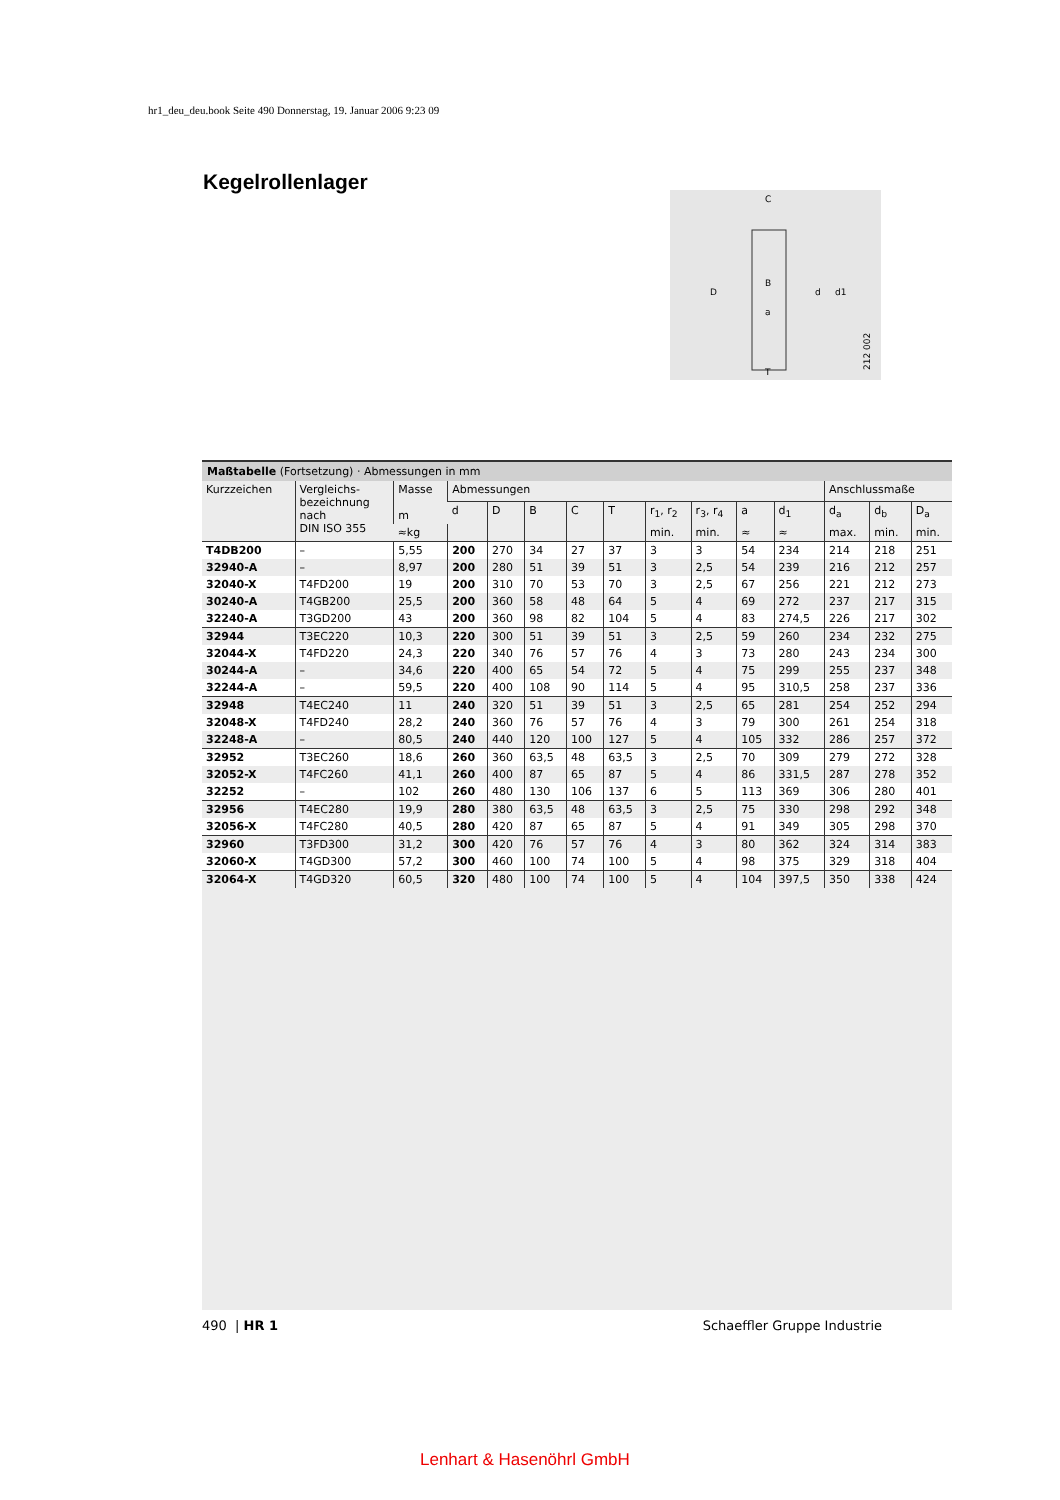hr1_deu_deu.book Seite 490 Donnerstag, 19. Januar 2006 9:23 09
Kegelrollenlager
D
d
d1
C
T
B
a
212 002
Maßtabelle (Fortsetzung) · Abmessungen in mm
| Kurzzeichen | Vergleichs- bezeichnung nach DIN ISO 355 | Masse m | Abmessungen | | | | | | | | | Anschlussmaße | | |
| --- | --- | --- | --- | --- | --- | --- | --- | --- | --- | --- | --- | --- | --- | --- |
| | | | d | D | B | C | T | r<sub>1</sub>, r<sub>2</sub> | r<sub>3</sub>, r<sub>4</sub> | a | d<sub>1</sub> | d<sub>a</sub> | d<sub>b</sub> | D<sub>a</sub> |
| | | ≈kg | | | | | | min. | min. | ≈ | ≈ | max. | min. | min. |
| T4DB200 | – | 5,55 | 200 | 270 | 34 | 27 | 37 | 3 | 3 | 54 | 234 | 214 | 218 | 251 |
| 32940-A | – | 8,97 | 200 | 280 | 51 | 39 | 51 | 3 | 2,5 | 54 | 239 | 216 | 212 | 257 |
| 32040-X | T4FD200 | 19 | 200 | 310 | 70 | 53 | 70 | 3 | 2,5 | 67 | 256 | 221 | 212 | 273 |
| 30240-A | T4GB200 | 25,5 | 200 | 360 | 58 | 48 | 64 | 5 | 4 | 69 | 272 | 237 | 217 | 315 |
| 32240-A | T3GD200 | 43 | 200 | 360 | 98 | 82 | 104 | 5 | 4 | 83 | 274,5 | 226 | 217 | 302 |
| 32944 | T3EC220 | 10,3 | 220 | 300 | 51 | 39 | 51 | 3 | 2,5 | 59 | 260 | 234 | 232 | 275 |
| 32044-X | T4FD220 | 24,3 | 220 | 340 | 76 | 57 | 76 | 4 | 3 | 73 | 280 | 243 | 234 | 300 |
| 30244-A | – | 34,6 | 220 | 400 | 65 | 54 | 72 | 5 | 4 | 75 | 299 | 255 | 237 | 348 |
| 32244-A | – | 59,5 | 220 | 400 | 108 | 90 | 114 | 5 | 4 | 95 | 310,5 | 258 | 237 | 336 |
| 32948 | T4EC240 | 11 | 240 | 320 | 51 | 39 | 51 | 3 | 2,5 | 65 | 281 | 254 | 252 | 294 |
| 32048-X | T4FD240 | 28,2 | 240 | 360 | 76 | 57 | 76 | 4 | 3 | 79 | 300 | 261 | 254 | 318 |
| 32248-A | – | 80,5 | 240 | 440 | 120 | 100 | 127 | 5 | 4 | 105 | 332 | 286 | 257 | 372 |
| 32952 | T3EC260 | 18,6 | 260 | 360 | 63,5 | 48 | 63,5 | 3 | 2,5 | 70 | 309 | 279 | 272 | 328 |
| 32052-X | T4FC260 | 41,1 | 260 | 400 | 87 | 65 | 87 | 5 | 4 | 86 | 331,5 | 287 | 278 | 352 |
| 32252 | – | 102 | 260 | 480 | 130 | 106 | 137 | 6 | 5 | 113 | 369 | 306 | 280 | 401 |
| 32956 | T4EC280 | 19,9 | 280 | 380 | 63,5 | 48 | 63,5 | 3 | 2,5 | 75 | 330 | 298 | 292 | 348 |
| 32056-X | T4FC280 | 40,5 | 280 | 420 | 87 | 65 | 87 | 5 | 4 | 91 | 349 | 305 | 298 | 370 |
| 32960 | T3FD300 | 31,2 | 300 | 420 | 76 | 57 | 76 | 4 | 3 | 80 | 362 | 324 | 314 | 383 |
| 32060-X | T4GD300 | 57,2 | 300 | 460 | 100 | 74 | 100 | 5 | 4 | 98 | 375 | 329 | 318 | 404 |
| 32064-X | T4GD320 | 60,5 | 320 | 480 | 100 | 74 | 100 | 5 | 4 | 104 | 397,5 | 350 | 338 | 424 |
490 | HR 1 Schaeffler Gruppe Industrie
Lenhart & Hasenöhrl GmbH